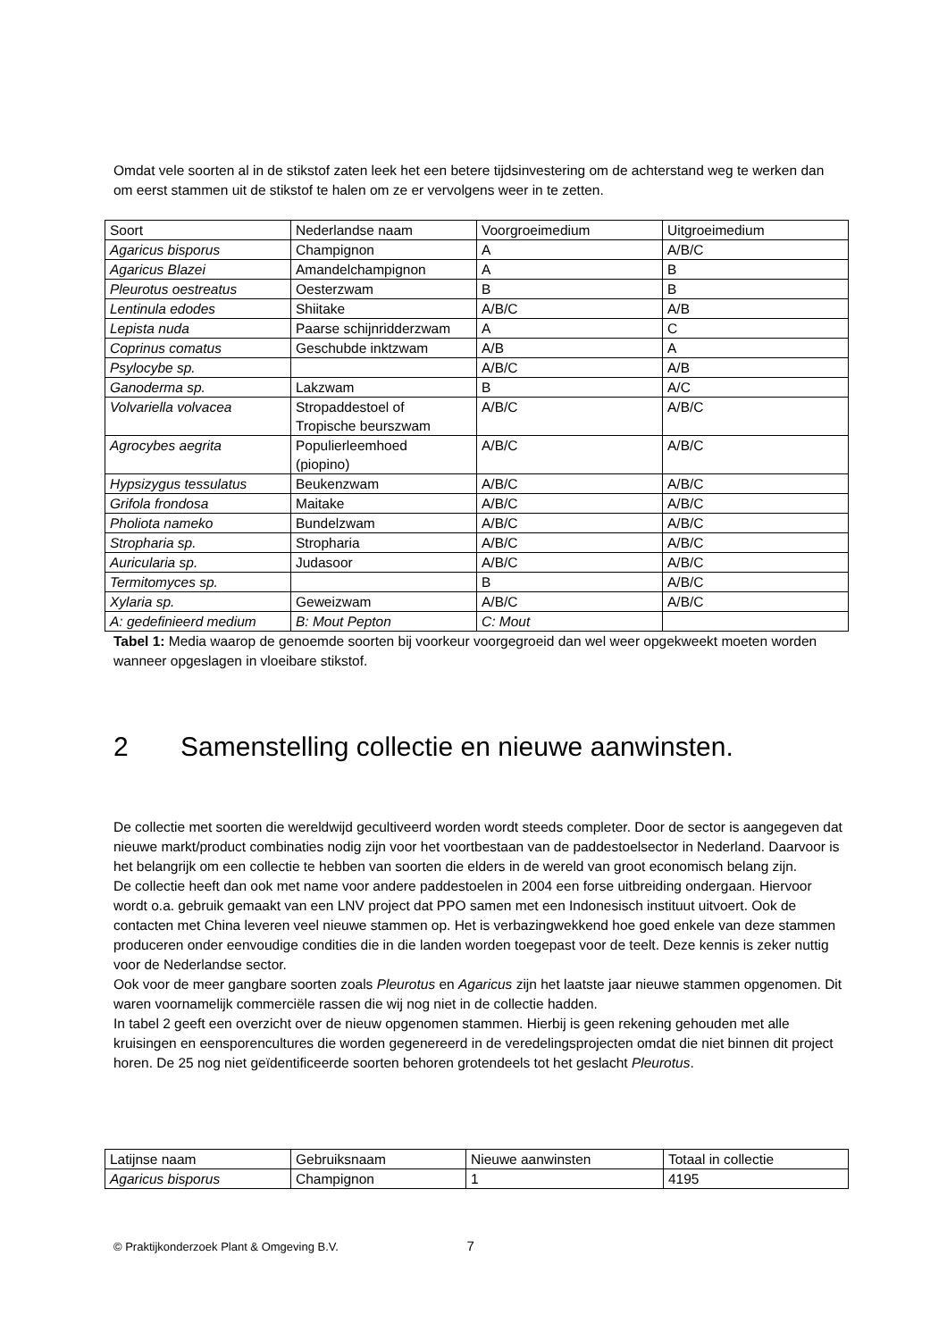Omdat vele soorten al in de stikstof zaten leek het een betere tijdsinvestering om de achterstand weg te werken dan om eerst stammen uit de stikstof te halen om ze er vervolgens weer in te zetten.
| Soort | Nederlandse naam | Voorgroeimedium | Uitgroeimedium |
| Agaricus bisporus | Champignon | A | A/B/C |
| Agaricus Blazei | Amandelchampignon | A | B |
| Pleurotus oestreatus | Oesterzwam | B | B |
| Lentinula edodes | Shiitake | A/B/C | A/B |
| Lepista nuda | Paarse schijnridderzwam | A | C |
| Coprinus comatus | Geschubde inktzwam | A/B | A |
| Psylocybe sp. | | A/B/C | A/B |
| Ganoderma sp. | Lakzwam | B | A/C |
| Volvariella volvacea | Stropaddestoel of Tropische beurszwam | A/B/C | A/B/C |
| Agrocybes aegrita | Populierleemhoed (piopino) | A/B/C | A/B/C |
| Hypsizygus tessulatus | Beukenzwam | A/B/C | A/B/C |
| Grifola frondosa | Maitake | A/B/C | A/B/C |
| Pholiota nameko | Bundelzwam | A/B/C | A/B/C |
| Stropharia sp. | Stropharia | A/B/C | A/B/C |
| Auricularia sp. | Judasoor | A/B/C | A/B/C |
| Termitomyces sp. | | B | A/B/C |
| Xylaria sp. | Geweizwam | A/B/C | A/B/C |
| A: gedefinieerd medium | B: Mout Pepton | C: Mout | |
Tabel 1: Media waarop de genoemde soorten bij voorkeur voorgegroeid dan wel weer opgekweekt moeten worden wanneer opgeslagen in vloeibare stikstof.
2 Samenstelling collectie en nieuwe aanwinsten.
De collectie met soorten die wereldwijd gecultiveerd worden wordt steeds completer. Door de sector is aangegeven dat nieuwe markt/product combinaties nodig zijn voor het voortbestaan van de paddestoelsector in Nederland. Daarvoor is het belangrijk om een collectie te hebben van soorten die elders in de wereld van groot economisch belang zijn.
De collectie heeft dan ook met name voor andere paddestoelen in 2004 een forse uitbreiding ondergaan. Hiervoor wordt o.a. gebruik gemaakt van een LNV project dat PPO samen met een Indonesisch instituut uitvoert. Ook de contacten met China leveren veel nieuwe stammen op. Het is verbazingwekkend hoe goed enkele van deze stammen produceren onder eenvoudige condities die in die landen worden toegepast voor de teelt. Deze kennis is zeker nuttig voor de Nederlandse sector.
Ook voor de meer gangbare soorten zoals Pleurotus en Agaricus zijn het laatste jaar nieuwe stammen opgenomen. Dit waren voornamelijk commerciële rassen die wij nog niet in de collectie hadden.
In tabel 2 geeft een overzicht over de nieuw opgenomen stammen. Hierbij is geen rekening gehouden met alle kruisingen en eensporencultures die worden gegenereerd in de veredelingsprojecten omdat die niet binnen dit project horen. De 25 nog niet geïdentificeerde soorten behoren grotendeels tot het geslacht Pleurotus.
| Latijnse naam | Gebruiksnaam | Nieuwe aanwinsten | Totaal in collectie |
| Agaricus bisporus | Champignon | 1 | 4195 |
© Praktijkonderzoek Plant & Omgeving B.V. 7